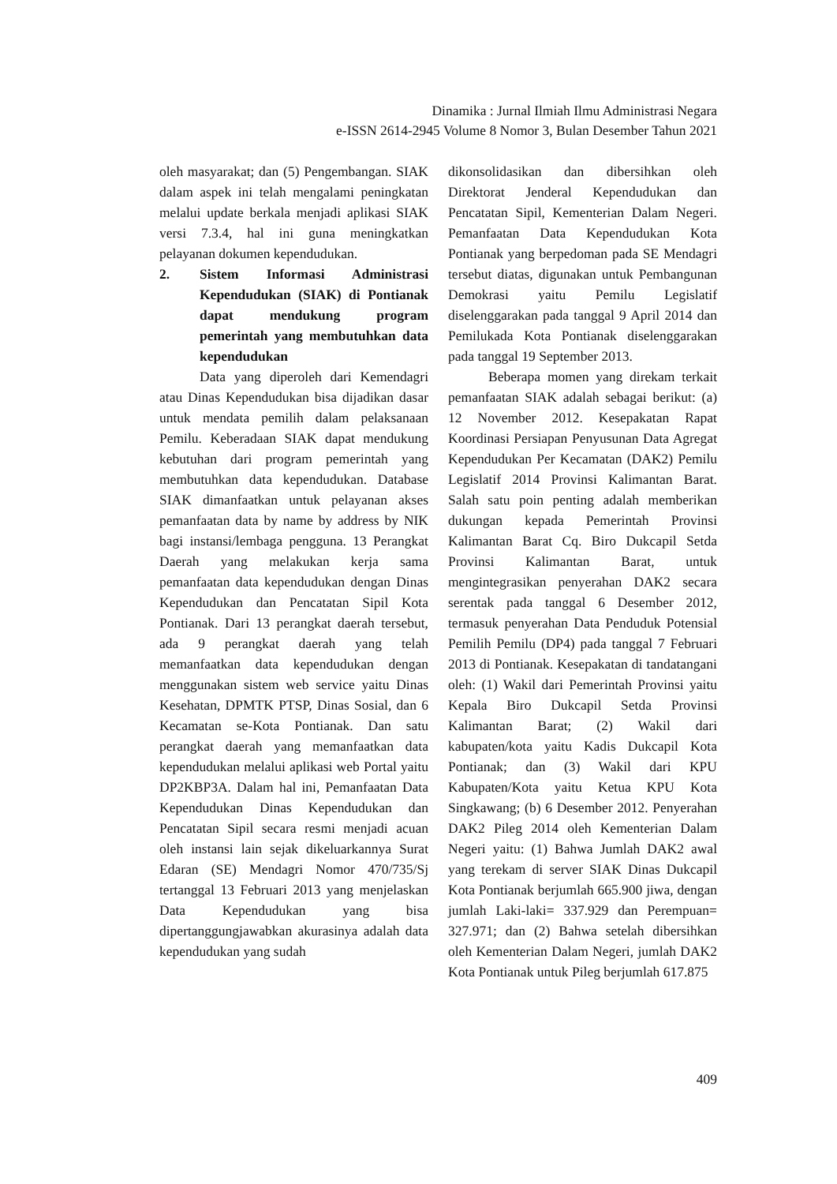Dinamika : Jurnal Ilmiah Ilmu Administrasi Negara
e-ISSN 2614-2945 Volume 8 Nomor 3, Bulan Desember Tahun 2021
oleh masyarakat; dan (5) Pengembangan. SIAK dalam aspek ini telah mengalami peningkatan melalui update berkala menjadi aplikasi SIAK versi 7.3.4, hal ini guna meningkatkan pelayanan dokumen kependudukan.
2. Sistem Informasi Administrasi Kependudukan (SIAK) di Pontianak dapat mendukung program pemerintah yang membutuhkan data kependudukan
Data yang diperoleh dari Kemendagri atau Dinas Kependudukan bisa dijadikan dasar untuk mendata pemilih dalam pelaksanaan Pemilu. Keberadaan SIAK dapat mendukung kebutuhan dari program pemerintah yang membutuhkan data kependudukan. Database SIAK dimanfaatkan untuk pelayanan akses pemanfaatan data by name by address by NIK bagi instansi/lembaga pengguna. 13 Perangkat Daerah yang melakukan kerja sama pemanfaatan data kependudukan dengan Dinas Kependudukan dan Pencatatan Sipil Kota Pontianak. Dari 13 perangkat daerah tersebut, ada 9 perangkat daerah yang telah memanfaatkan data kependudukan dengan menggunakan sistem web service yaitu Dinas Kesehatan, DPMTK PTSP, Dinas Sosial, dan 6 Kecamatan se-Kota Pontianak. Dan satu perangkat daerah yang memanfaatkan data kependudukan melalui aplikasi web Portal yaitu DP2KBP3A. Dalam hal ini, Pemanfaatan Data Kependudukan Dinas Kependudukan dan Pencatatan Sipil secara resmi menjadi acuan oleh instansi lain sejak dikeluarkannya Surat Edaran (SE) Mendagri Nomor 470/735/Sj tertanggal 13 Februari 2013 yang menjelaskan Data Kependudukan yang bisa dipertanggungjawabkan akurasinya adalah data kependudukan yang sudah
dikonsolidasikan dan dibersihkan oleh Direktorat Jenderal Kependudukan dan Pencatatan Sipil, Kementerian Dalam Negeri. Pemanfaatan Data Kependudukan Kota Pontianak yang berpedoman pada SE Mendagri tersebut diatas, digunakan untuk Pembangunan Demokrasi yaitu Pemilu Legislatif diselenggarakan pada tanggal 9 April 2014 dan Pemilukada Kota Pontianak diselenggarakan pada tanggal 19 September 2013.
Beberapa momen yang direkam terkait pemanfaatan SIAK adalah sebagai berikut: (a) 12 November 2012. Kesepakatan Rapat Koordinasi Persiapan Penyusunan Data Agregat Kependudukan Per Kecamatan (DAK2) Pemilu Legislatif 2014 Provinsi Kalimantan Barat. Salah satu poin penting adalah memberikan dukungan kepada Pemerintah Provinsi Kalimantan Barat Cq. Biro Dukcapil Setda Provinsi Kalimantan Barat, untuk mengintegrasikan penyerahan DAK2 secara serentak pada tanggal 6 Desember 2012, termasuk penyerahan Data Penduduk Potensial Pemilih Pemilu (DP4) pada tanggal 7 Februari 2013 di Pontianak. Kesepakatan di tandatangani oleh: (1) Wakil dari Pemerintah Provinsi yaitu Kepala Biro Dukcapil Setda Provinsi Kalimantan Barat; (2) Wakil dari kabupaten/kota yaitu Kadis Dukcapil Kota Pontianak; dan (3) Wakil dari KPU Kabupaten/Kota yaitu Ketua KPU Kota Singkawang; (b) 6 Desember 2012. Penyerahan DAK2 Pileg 2014 oleh Kementerian Dalam Negeri yaitu: (1) Bahwa Jumlah DAK2 awal yang terekam di server SIAK Dinas Dukcapil Kota Pontianak berjumlah 665.900 jiwa, dengan jumlah Laki-laki= 337.929 dan Perempuan= 327.971; dan (2) Bahwa setelah dibersihkan oleh Kementerian Dalam Negeri, jumlah DAK2 Kota Pontianak untuk Pileg berjumlah 617.875
409